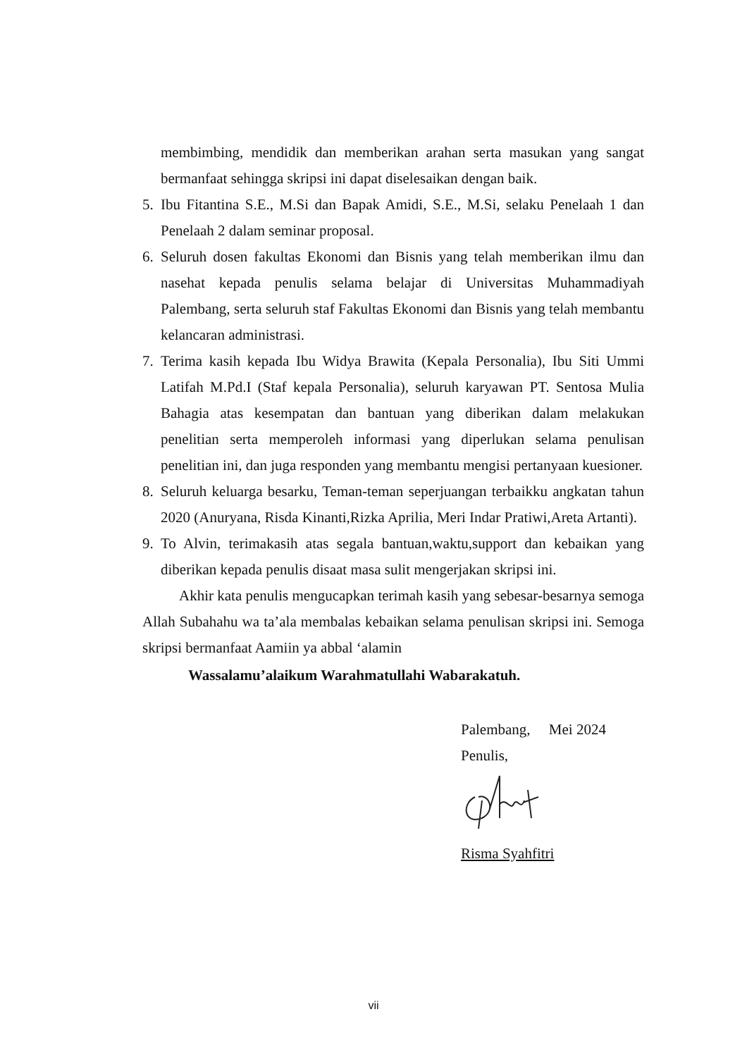membimbing, mendidik dan memberikan arahan serta masukan yang sangat bermanfaat sehingga skripsi ini dapat diselesaikan dengan baik.
5. Ibu Fitantina S.E., M.Si dan Bapak Amidi, S.E., M.Si, selaku Penelaah 1 dan Penelaah 2 dalam seminar proposal.
6. Seluruh dosen fakultas Ekonomi dan Bisnis yang telah memberikan ilmu dan nasehat kepada penulis selama belajar di Universitas Muhammadiyah Palembang, serta seluruh staf Fakultas Ekonomi dan Bisnis yang telah membantu kelancaran administrasi.
7. Terima kasih kepada Ibu Widya Brawita (Kepala Personalia), Ibu Siti Ummi Latifah M.Pd.I (Staf kepala Personalia), seluruh karyawan PT. Sentosa Mulia Bahagia atas kesempatan dan bantuan yang diberikan dalam melakukan penelitian serta memperoleh informasi yang diperlukan selama penulisan penelitian ini, dan juga responden yang membantu mengisi pertanyaan kuesioner.
8. Seluruh keluarga besarku, Teman-teman seperjuangan terbaikku angkatan tahun 2020 (Anuryana, Risda Kinanti,Rizka Aprilia, Meri Indar Pratiwi,Areta Artanti).
9. To Alvin, terimakasih atas segala bantuan,waktu,support dan kebaikan yang diberikan kepada penulis disaat masa sulit mengerjakan skripsi ini.
Akhir kata penulis mengucapkan terimah kasih yang sebesar-besarnya semoga Allah Subahahu wa ta’ala membalas kebaikan selama penulisan skripsi ini. Semoga skripsi bermanfaat Aamiin ya abbal ‘alamin
Wassalamu’alaikum Warahmatullahi Wabarakatuh.
Palembang, Mei 2024
Penulis,
Risma Syahfitri
vii